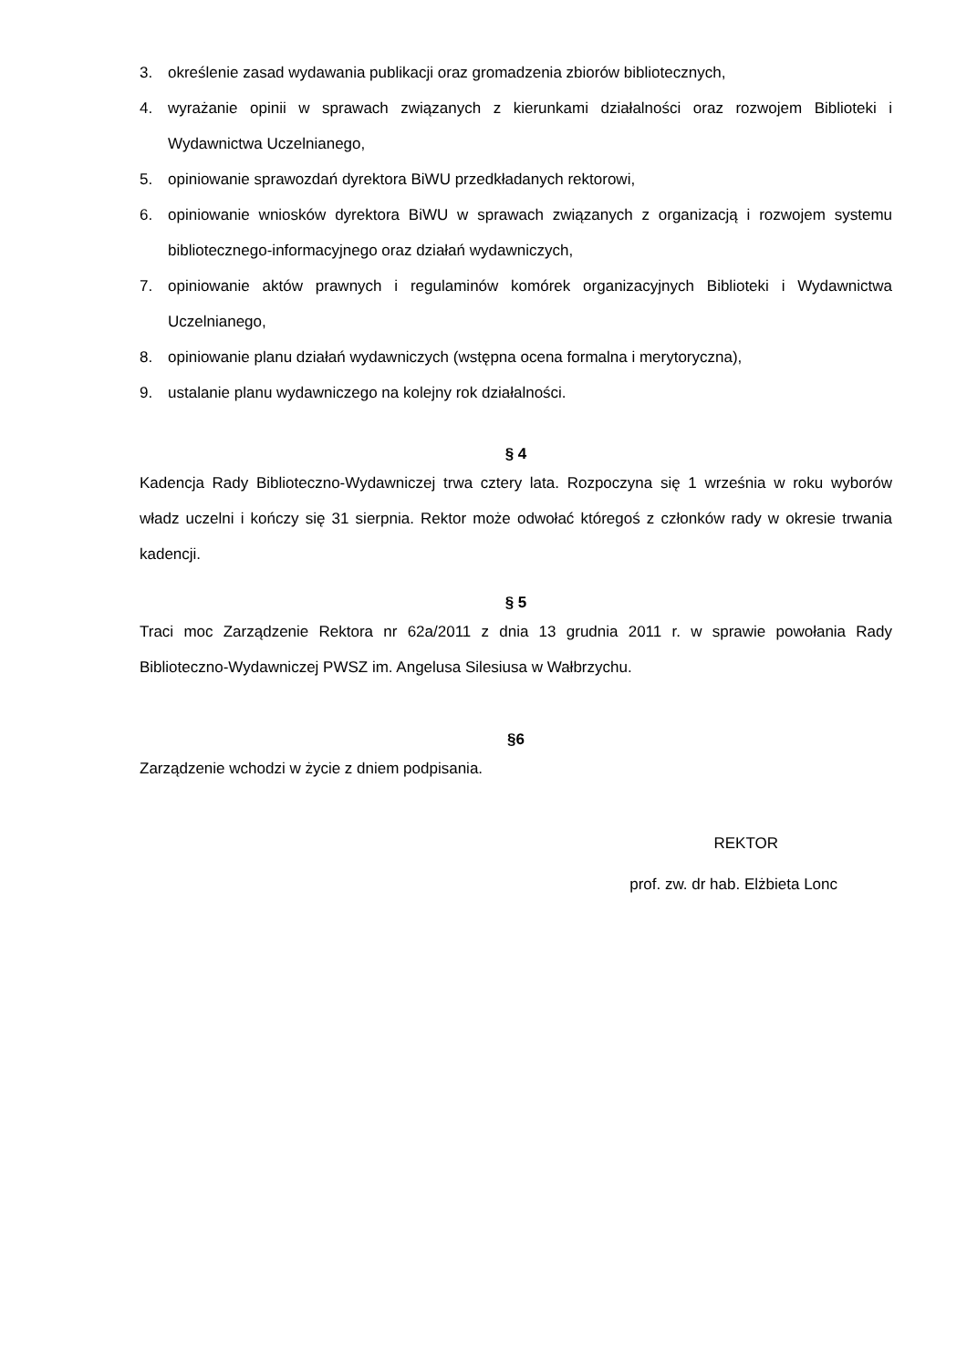3. określenie zasad wydawania publikacji oraz gromadzenia zbiorów bibliotecznych,
4. wyrażanie opinii w sprawach związanych z kierunkami działalności oraz rozwojem Biblioteki i Wydawnictwa Uczelnianego,
5. opiniowanie sprawozdań dyrektora BiWU przedkładanych rektorowi,
6. opiniowanie wniosków dyrektora BiWU w sprawach związanych z organizacją i rozwojem systemu bibliotecznego-informacyjnego oraz działań wydawniczych,
7. opiniowanie aktów prawnych i regulaminów komórek organizacyjnych Biblioteki i Wydawnictwa Uczelnianego,
8. opiniowanie planu działań wydawniczych (wstępna ocena formalna i merytoryczna),
9. ustalanie planu wydawniczego na kolejny rok działalności.
§ 4
Kadencja Rady Biblioteczno-Wydawniczej trwa cztery lata. Rozpoczyna się 1 września w roku wyborów władz uczelni i kończy się 31 sierpnia. Rektor może odwołać któregoś z członków rady w okresie trwania kadencji.
§ 5
Traci moc Zarządzenie Rektora nr 62a/2011 z dnia 13 grudnia 2011 r. w sprawie powołania Rady Biblioteczno-Wydawniczej PWSZ im. Angelusa Silesiusa w Wałbrzychu.
§6
Zarządzenie wchodzi w życie z dniem podpisania.
REKTOR
prof. zw. dr hab. Elżbieta Lonc